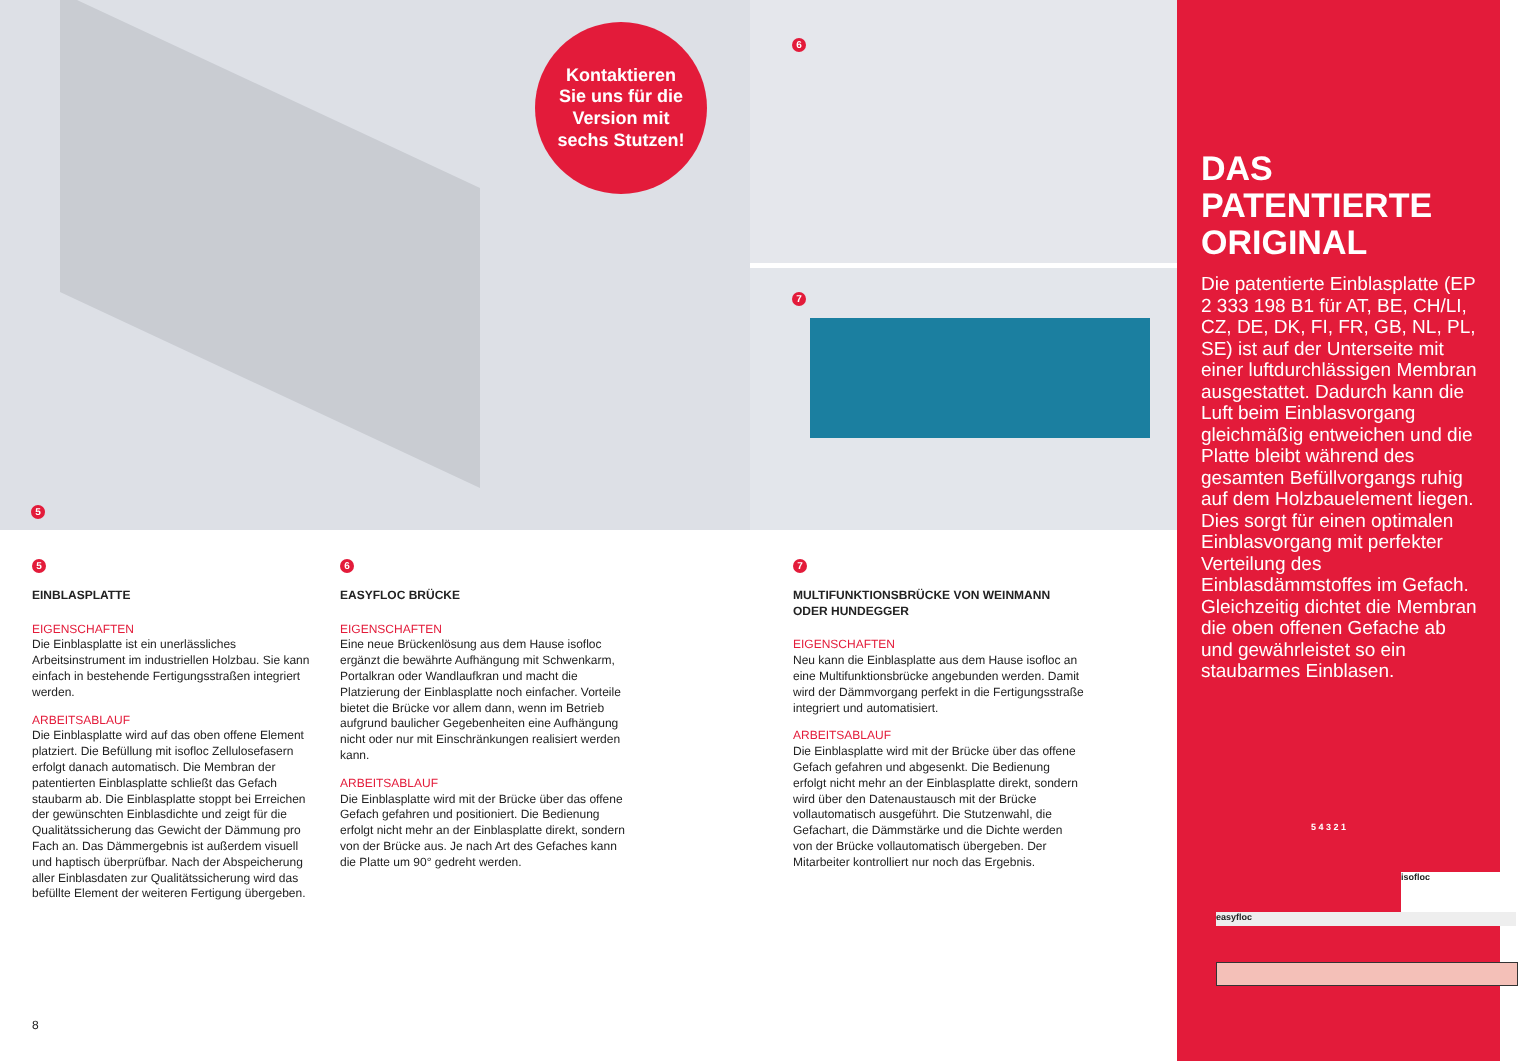Kontaktieren
Sie uns für die
Version mit
sechs Stutzen!
5
6
7
5
EINBLASPLATTE
EIGENSCHAFTEN
Die Einblasplatte ist ein unerlässliches Arbeitsinstrument im industriellen Holzbau. Sie kann einfach in bestehende Fertigungsstraßen integriert werden.
ARBEITSABLAUF
Die Einblasplatte wird auf das oben offene Element platziert. Die Befüllung mit isofloc Zellulosefasern erfolgt danach automatisch. Die Membran der patentierten Einblasplatte schließt das Gefach staubarm ab. Die Einblasplatte stoppt bei Erreichen der gewünschten Einblasdichte und zeigt für die Qualitätssicherung das Gewicht der Dämmung pro Fach an. Das Dämmergebnis ist außerdem visuell und haptisch überprüfbar. Nach der Abspeicherung aller Einblasdaten zur Qualitätssicherung wird das befüllte Element der weiteren Fertigung übergeben.
6
EASYFLOC BRÜCKE
EIGENSCHAFTEN
Eine neue Brückenlösung aus dem Hause isofloc ergänzt die bewährte Aufhängung mit Schwenkarm, Portalkran oder Wandlaufkran und macht die Platzierung der Einblasplatte noch einfacher. Vorteile bietet die Brücke vor allem dann, wenn im Betrieb aufgrund baulicher Gegebenheiten eine Aufhängung nicht oder nur mit Einschränkungen realisiert werden kann.
ARBEITSABLAUF
Die Einblasplatte wird mit der Brücke über das offene Gefach gefahren und positioniert. Die Bedienung erfolgt nicht mehr an der Einblasplatte direkt, sondern von der Brücke aus. Je nach Art des Gefaches kann die Platte um 90° gedreht werden.
7
MULTIFUNKTIONSBRÜCKE VON WEINMANN ODER HUNDEGGER
EIGENSCHAFTEN
Neu kann die Einblasplatte aus dem Hause isofloc an eine Multifunktionsbrücke angebunden werden. Damit wird der Dämmvorgang perfekt in die Fertigungsstraße integriert und automatisiert.
ARBEITSABLAUF
Die Einblasplatte wird mit der Brücke über das offene Gefach gefahren und abgesenkt. Die Bedienung erfolgt nicht mehr an der Einblasplatte direkt, sondern wird über den Datenaustausch mit der Brücke vollautomatisch ausgeführt. Die Stutzenwahl, die Gefachart, die Dämmstärke und die Dichte werden von der Brücke vollautomatisch übergeben. Der Mitarbeiter kontrolliert nur noch das Ergebnis.
8
DAS
PATENTIERTE
ORIGINAL
Die patentierte Einblasplatte (EP 2 333 198 B1 für AT, BE, CH/LI, CZ, DE, DK, FI, FR, GB, NL, PL, SE) ist auf der Unterseite mit einer luftdurchlässigen Membran ausgestattet. Dadurch kann die Luft beim Einblasvorgang gleichmäßig entweichen und die Platte bleibt während des gesamten Befüllvorgangs ruhig auf dem Holzbauelement liegen. Dies sorgt für einen optimalen Einblasvorgang mit perfekter Verteilung des Einblasdämmstoffes im Gefach. Gleichzeitig dichtet die Membran die oben offenen Gefache ab und gewährleistet so ein staubarmes Einblasen.
easyfloc
isofloc
5 4 3 2 1